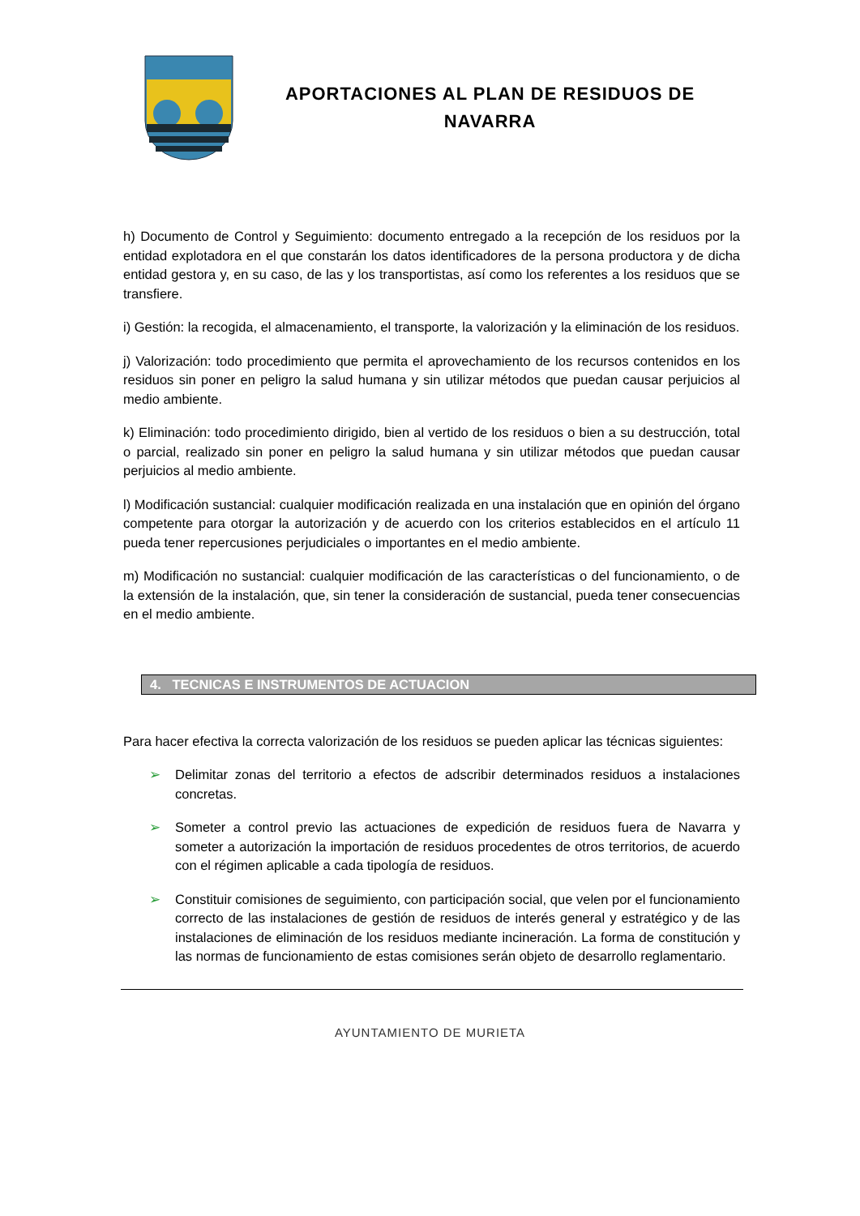APORTACIONES AL PLAN DE RESIDUOS DE
NAVARRA
h) Documento de Control y Seguimiento: documento entregado a la recepción de los residuos por la entidad explotadora en el que constarán los datos identificadores de la persona productora y de dicha entidad gestora y, en su caso, de las y los transportistas, así como los referentes a los residuos que se transfiere.
i) Gestión: la recogida, el almacenamiento, el transporte, la valorización y la eliminación de los residuos.
j) Valorización: todo procedimiento que permita el aprovechamiento de los recursos contenidos en los residuos sin poner en peligro la salud humana y sin utilizar métodos que puedan causar perjuicios al medio ambiente.
k) Eliminación: todo procedimiento dirigido, bien al vertido de los residuos o bien a su destrucción, total o parcial, realizado sin poner en peligro la salud humana y sin utilizar métodos que puedan causar perjuicios al medio ambiente.
l) Modificación sustancial: cualquier modificación realizada en una instalación que en opinión del órgano competente para otorgar la autorización y de acuerdo con los criterios establecidos en el artículo 11 pueda tener repercusiones perjudiciales o importantes en el medio ambiente.
m) Modificación no sustancial: cualquier modificación de las características o del funcionamiento, o de la extensión de la instalación, que, sin tener la consideración de sustancial, pueda tener consecuencias en el medio ambiente.
4. TECNICAS E INSTRUMENTOS DE ACTUACION
Para hacer efectiva la correcta valorización de los residuos se pueden aplicar las técnicas siguientes:
➢ Delimitar zonas del territorio a efectos de adscribir determinados residuos a instalaciones concretas.
➢ Someter a control previo las actuaciones de expedición de residuos fuera de Navarra y someter a autorización la importación de residuos procedentes de otros territorios, de acuerdo con el régimen aplicable a cada tipología de residuos.
➢ Constituir comisiones de seguimiento, con participación social, que velen por el funcionamiento correcto de las instalaciones de gestión de residuos de interés general y estratégico y de las instalaciones de eliminación de los residuos mediante incineración. La forma de constitución y las normas de funcionamiento de estas comisiones serán objeto de desarrollo reglamentario.
AYUNTAMIENTO DE MURIETA